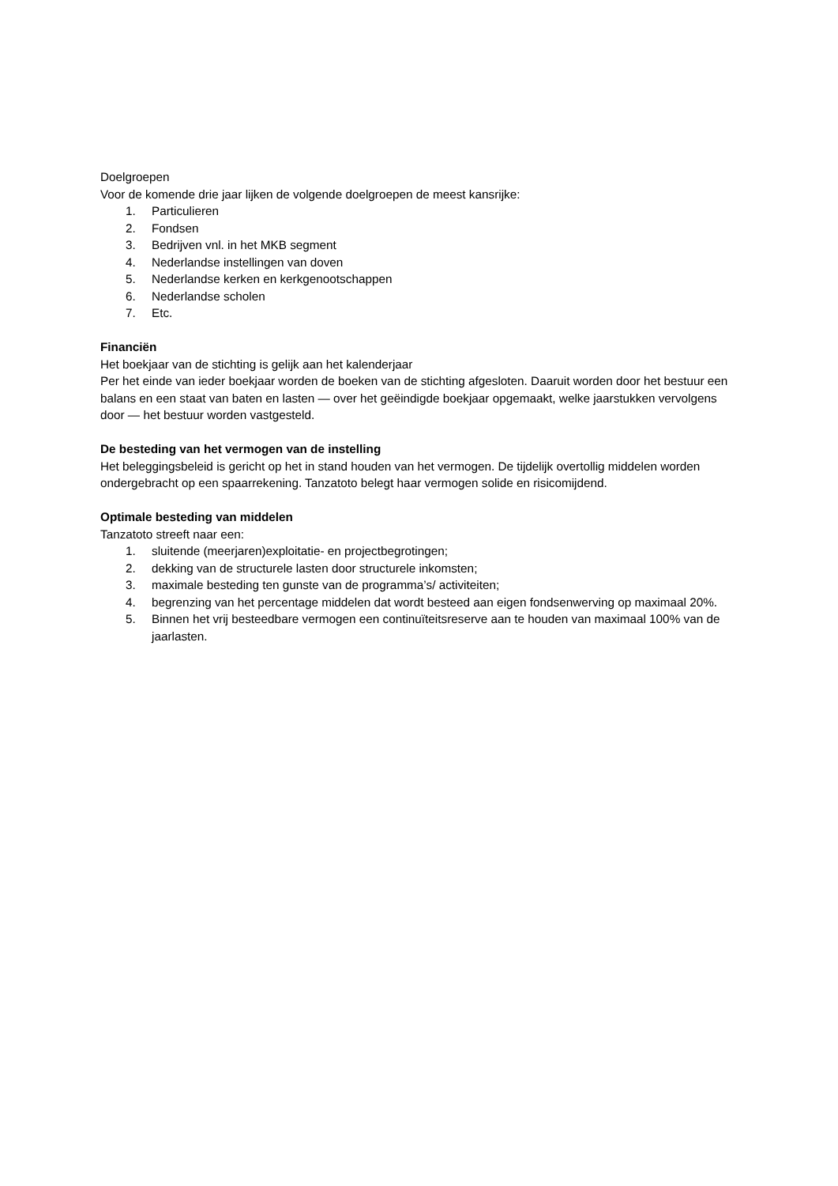Doelgroepen
Voor de komende drie jaar lijken de volgende doelgroepen de meest kansrijke:
1. Particulieren
2. Fondsen
3. Bedrijven vnl. in het MKB segment
4. Nederlandse instellingen van doven
5. Nederlandse kerken en kerkgenootschappen
6. Nederlandse scholen
7. Etc.
Financiën
Het boekjaar van de stichting is gelijk aan het kalenderjaar
Per het einde van ieder boekjaar worden de boeken van de stichting afgesloten. Daaruit worden door het bestuur een balans en een staat van baten en lasten — over het geëindigde boekjaar opgemaakt, welke jaarstukken vervolgens door — het bestuur worden vastgesteld.
De besteding van het vermogen van de instelling
Het beleggingsbeleid is gericht op het in stand houden van het vermogen. De tijdelijk overtollig middelen worden ondergebracht op een spaarrekening. Tanzatoto belegt haar vermogen solide en risicomijdend.
Optimale besteding van middelen
Tanzatoto streeft naar een:
1. sluitende (meerjaren)exploitatie- en projectbegrotingen;
2. dekking van de structurele lasten door structurele inkomsten;
3. maximale besteding ten gunste van de programma’s/ activiteiten;
4. begrenzing van het percentage middelen dat wordt besteed aan eigen fondsenwerving op maximaal 20%.
5. Binnen het vrij besteedbare vermogen een continuïteitsreserve aan te houden van maximaal 100% van de jaarlasten.